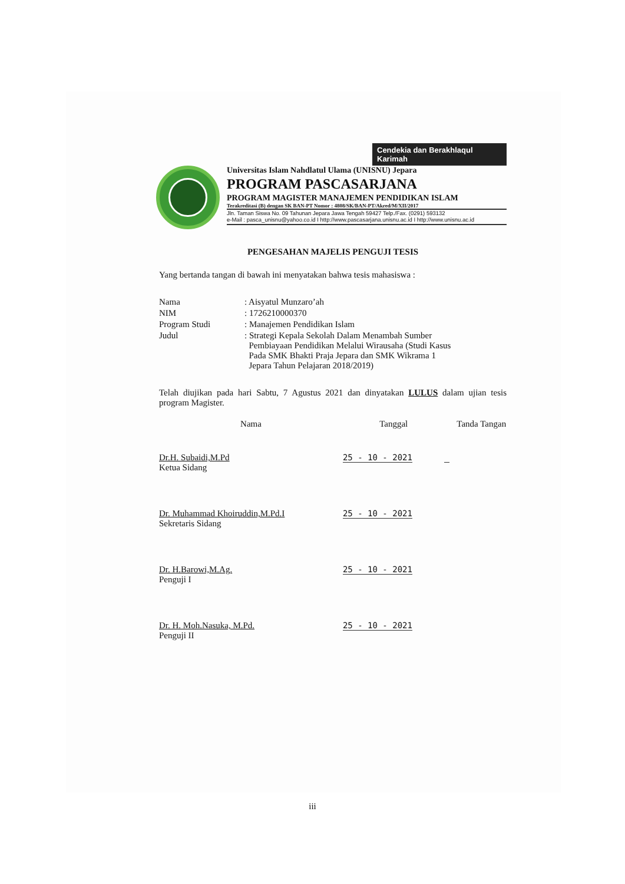Cendekia dan Berakhlaqul Karimah
Universitas Islam Nahdlatul Ulama (UNISNU) Jepara
PROGRAM PASCASARJANA
PROGRAM MAGISTER MANAJEMEN PENDIDIKAN ISLAM
Terakreditasi (B) dengan SK BAN-PT Nomor : 4808/SK/BAN-PT/Akred/M/XII/2017
Jln. Taman Siswa No. 09 Tahunan Jepara Jawa Tengah 59427 Telp./Fax. (0291) 593132
e-Mail : pasca_unisnu@yahoo.co.id I http://www.pascasarjana.unisnu.ac.id I http://www.unisnu.ac.id
PENGESAHAN MAJELIS PENGUJI TESIS
Yang bertanda tangan di bawah ini menyatakan bahwa tesis mahasiswa :
| Nama | : Aisyatul Munzaro’ah |
| NIM | : 1726210000370 |
| Program Studi | : Manajemen Pendidikan Islam |
| Judul | : Strategi Kepala Sekolah Dalam Menambah Sumber Pembiayaan Pendidikan Melalui Wirausaha (Studi Kasus Pada SMK Bhakti Praja Jepara dan SMK Wikrama 1 Jepara Tahun Pelajaran 2018/2019) |
Telah diujikan pada hari Sabtu, 7 Agustus 2021 dan dinyatakan LULUS dalam ujian tesis program Magister.
| Nama | Tanggal | Tanda Tangan |
| --- | --- | --- |
| Dr.H. Subaidi,M.Pd Ketua Sidang | 25 - 10 - 2021 | |
| Dr. Muhammad Khoiruddin,M.Pd.I Sekretaris Sidang | 25 - 10 - 2021 | |
| Dr. H.Barowi,M.Ag. Penguji I | 25 - 10 - 2021 | |
| Dr. H. Moh.Nasuka, M.Pd. Penguji II | 25 - 10 - 2021 | |
iii